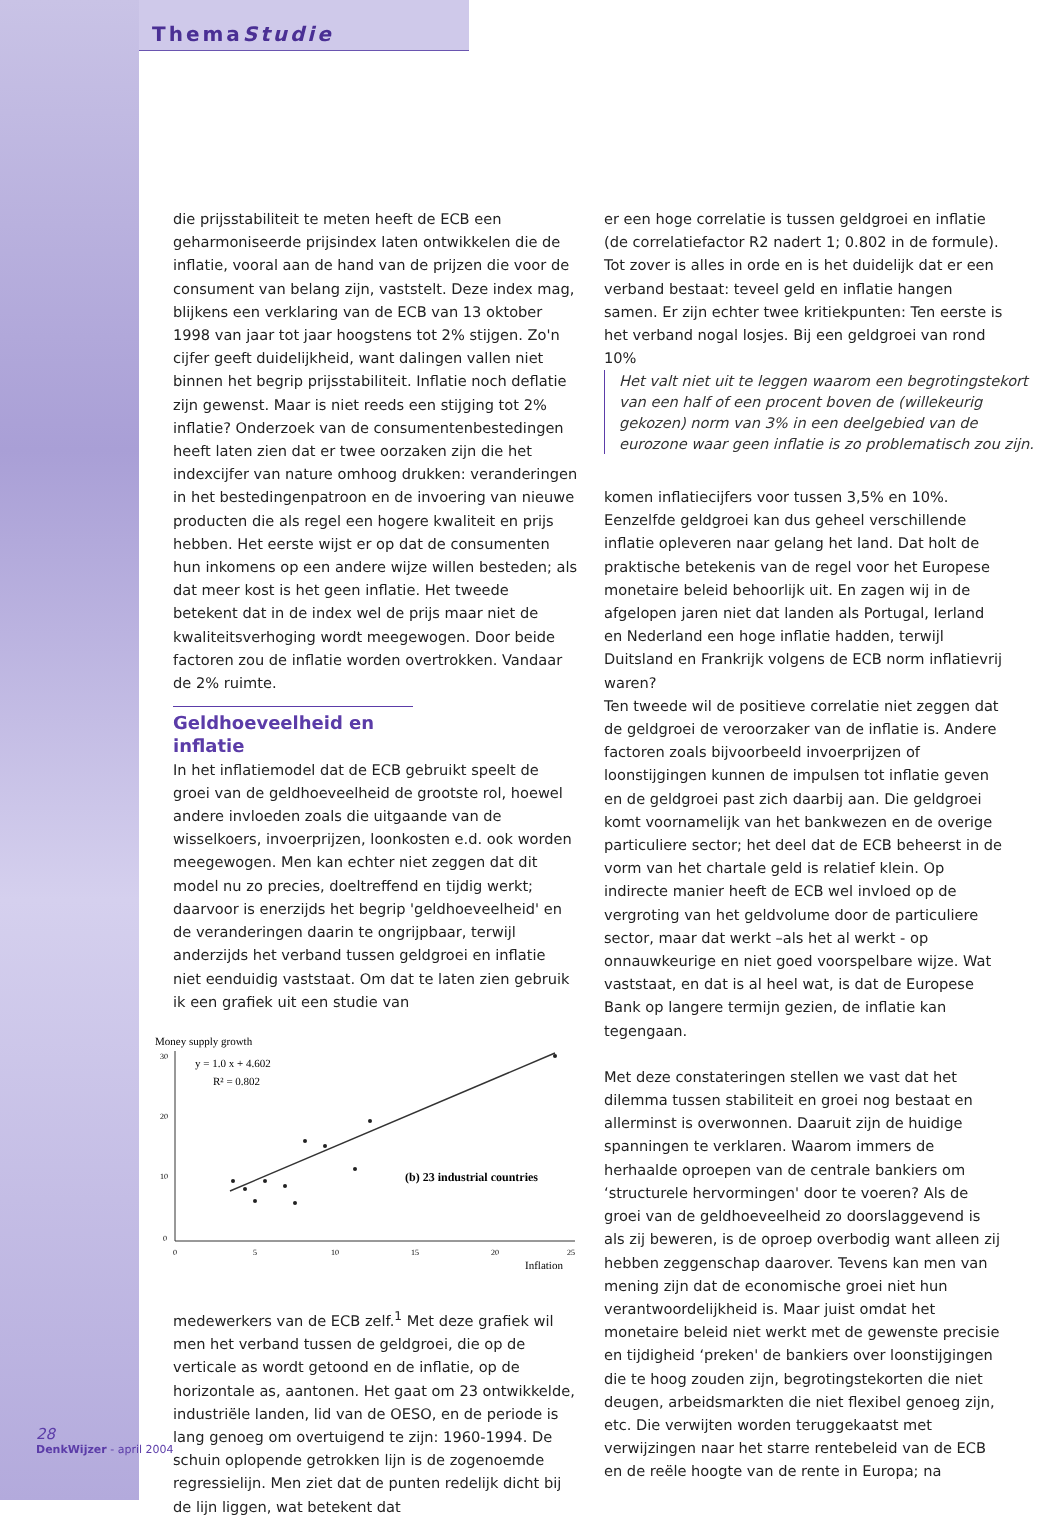ThemaStudie
die prijsstabiliteit te meten heeft de ECB een geharmoniseerde prijsindex laten ontwikkelen die de inflatie, vooral aan de hand van de prijzen die voor de consument van belang zijn, vaststelt. Deze index mag, blijkens een verklaring van de ECB van 13 oktober 1998 van jaar tot jaar hoogstens tot 2% stijgen. Zo'n cijfer geeft duidelijkheid, want dalingen vallen niet binnen het begrip prijsstabiliteit. Inflatie noch deflatie zijn gewenst. Maar is niet reeds een stijging tot 2% inflatie? Onderzoek van de consumentenbestedingen heeft laten zien dat er twee oorzaken zijn die het indexcijfer van nature omhoog drukken: veranderingen in het bestedingenpatroon en de invoering van nieuwe producten die als regel een hogere kwaliteit en prijs hebben. Het eerste wijst er op dat de consumenten hun inkomens op een andere wijze willen besteden; als dat meer kost is het geen inflatie. Het tweede betekent dat in de index wel de prijs maar niet de kwaliteitsverhoging wordt meegewogen. Door beide factoren zou de inflatie worden overtrokken. Vandaar de 2% ruimte.
Geldhoeveelheid en inflatie
In het inflatiemodel dat de ECB gebruikt speelt de groei van de geldhoeveelheid de grootste rol, hoewel andere invloeden zoals die uitgaande van de wisselkoers, invoerprijzen, loonkosten e.d. ook worden meegewogen. Men kan echter niet zeggen dat dit model nu zo precies, doeltreffend en tijdig werkt; daarvoor is enerzijds het begrip 'geldhoeveelheid' en de veranderingen daarin te ongrijpbaar, terwijl anderzijds het verband tussen geldgroei en inflatie niet eenduidig vaststaat. Om dat te laten zien gebruik ik een grafiek uit een studie van
Money supply growth
y = 1.0 x + 4.602
R² = 0.802
(b) 23 industrial countries
30
20
10
0
0
5
10
15
20
25
Inflation
medewerkers van de ECB zelf.<sup>1</sup> Met deze grafiek wil men het verband tussen de geldgroei, die op de verticale as wordt getoond en de inflatie, op de horizontale as, aantonen. Het gaat om 23 ontwikkelde, industriële landen, lid van de OESO, en de periode is lang genoeg om overtuigend te zijn: 1960-1994. De schuin oplopende getrokken lijn is de zogenoemde regressielijn. Men ziet dat de punten redelijk dicht bij de lijn liggen, wat betekent dat
er een hoge correlatie is tussen geldgroei en inflatie (de correlatiefactor R2 nadert 1; 0.802 in de formule). Tot zover is alles in orde en is het duidelijk dat er een verband bestaat: teveel geld en inflatie hangen samen. Er zijn echter twee kritiekpunten: Ten eerste is het verband nogal losjes. Bij een geldgroei van rond 10%
Het valt niet uit te leggen waarom een begrotingstekort van een half of een procent boven de (willekeurig gekozen) norm van 3% in een deelgebied van de eurozone waar geen inflatie is zo problematisch zou zijn.
komen inflatiecijfers voor tussen 3,5% en 10%. Eenzelfde geldgroei kan dus geheel verschillende inflatie opleveren naar gelang het land. Dat holt de praktische betekenis van de regel voor het Europese monetaire beleid behoorlijk uit. En zagen wij in de afgelopen jaren niet dat landen als Portugal, Ierland en Nederland een hoge inflatie hadden, terwijl Duitsland en Frankrijk volgens de ECB norm inflatievrij waren?
Ten tweede wil de positieve correlatie niet zeggen dat de geldgroei de veroorzaker van de inflatie is. Andere factoren zoals bijvoorbeeld invoerprijzen of loonstijgingen kunnen de impulsen tot inflatie geven en de geldgroei past zich daarbij aan. Die geldgroei komt voornamelijk van het bankwezen en de overige particuliere sector; het deel dat de ECB beheerst in de vorm van het chartale geld is relatief klein. Op indirecte manier heeft de ECB wel invloed op de vergroting van het geldvolume door de particuliere sector, maar dat werkt –als het al werkt - op onnauwkeurige en niet goed voorspelbare wijze. Wat vaststaat, en dat is al heel wat, is dat de Europese Bank op langere termijn gezien, de inflatie kan tegengaan.
Met deze constateringen stellen we vast dat het dilemma tussen stabiliteit en groei nog bestaat en allerminst is overwonnen. Daaruit zijn de huidige spanningen te verklaren. Waarom immers de herhaalde oproepen van de centrale bankiers om ‘structurele hervormingen' door te voeren? Als de groei van de geldhoeveelheid zo doorslaggevend is als zij beweren, is de oproep overbodig want alleen zij hebben zeggenschap daarover. Tevens kan men van mening zijn dat de economische groei niet hun verantwoordelijkheid is. Maar juist omdat het monetaire beleid niet werkt met de gewenste precisie en tijdigheid ‘preken' de bankiers over loonstijgingen die te hoog zouden zijn, begrotingstekorten die niet deugen, arbeidsmarkten die niet flexibel genoeg zijn, etc. Die verwijten worden teruggekaatst met verwijzingen naar het starre rentebeleid van de ECB en de reële hoogte van de rente in Europa; na
28
DenkWijzer - april 2004